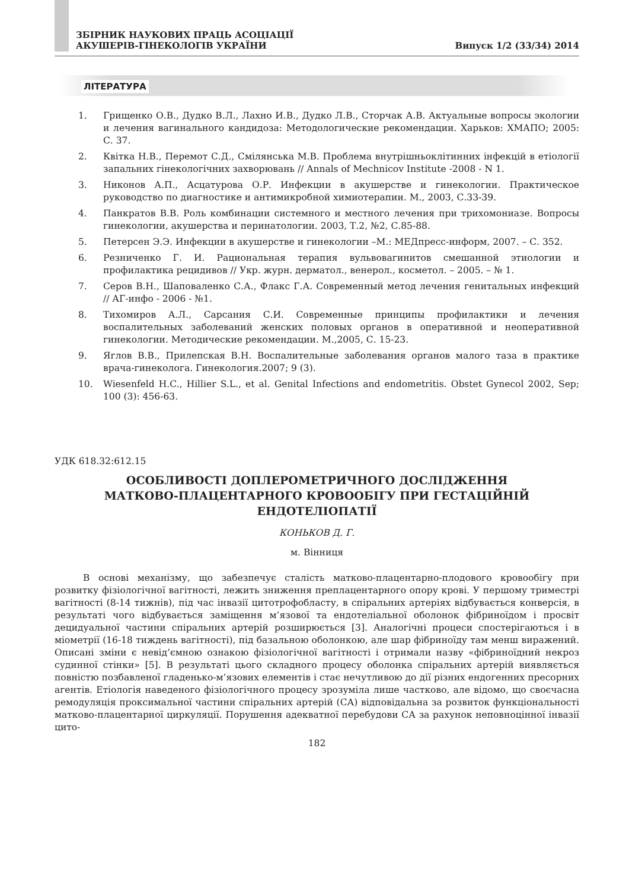ЗБІРНИК НАУКОВИХ ПРАЦЬ АСОЦІАЦІЇ
АКУШЕРІВ-ГІНЕКОЛОГІВ УКРАЇНИ
Випуск 1/2 (33/34) 2014
ЛІТЕРАТУРА
1. Грищенко О.В., Дудко В.Л., Лахно И.В., Дудко Л.В., Сторчак А.В. Актуальные вопросы экологии и лечения вагинального кандидоза: Методологические рекомендации. Харьков: ХМАПО; 2005: С. 37.
2. Квітка Н.В., Перемот С.Д., Смілянська М.В. Проблема внутрішньоклітинних інфекцій в етіології запальних гінекологічних захворювань // Annals of Mechnicov Institute -2008 - N 1.
3. Никонов А.П., Асцатурова О.Р. Инфекции в акушерстве и гинекологии. Практическое руководство по диагностике и антимикробной химиотерапии. М., 2003, С.33-39.
4. Панкратов В.В. Роль комбинации системного и местного лечения при трихомониазе. Вопросы гинекологии, акушерства и перинатологии. 2003, Т.2, №2, С.85-88.
5. Петерсен Э.Э. Инфекции в акушерстве и гинекологии –М.: МЕДпресс-информ, 2007. – С. 352.
6. Резниченко Г. И. Рациональная терапия вульвовагинитов смешанной этиологии и профилактика рецидивов // Укр. журн. дерматол., венерол., косметол. – 2005. – № 1.
7. Серов В.Н., Шаповаленко С.А., Флакс Г.А. Современный метод лечения генитальных инфекций // АГ-инфо - 2006 - №1.
8. Тихомиров А.Л., Сарсания С.И. Современные принципы профилактики и лечения воспалительных заболеваний женских половых органов в оперативной и неоперативной гинекологии. Методические рекомендации. М.,2005, С. 15-23.
9. Яглов В.В., Прилепская В.Н. Воспалительные заболевания органов малого таза в практике врача-гинеколога. Гинекология.2007; 9 (3).
10. Wiesenfeld H.C., Hillier S.L., et al. Genital Infections and endometritis. Obstet Gynecol 2002, Sep; 100 (3): 456-63.
УДК 618.32:612.15
ОСОБЛИВОСТІ ДОПЛЕРОМЕТРИЧНОГО ДОСЛІДЖЕННЯ
МАТКОВО-ПЛАЦЕНТАРНОГО КРОВООБІГУ ПРИ ГЕСТАЦІЙНІЙ
ЕНДОТЕЛІОПАТІЇ
КОНЬКОВ Д. Г.
м. Вінниця
В основі механізму, що забезпечує сталість матково-плацентарно-плодового кровообігу при розвитку фізіологічної вагітності, лежить зниження преплацентарного опору крові. У першому триместрі вагітності (8-14 тижнів), під час інвазії цитотрофобласту, в спіральних артеріях відбувається конверсія, в результаті чого відбувається заміщення м’язової та ендотеліальної оболонок фібриноїдом і просвіт децидуальної частини спіральних артерій розширюється [3]. Аналогічні процеси спостерігаються і в міометрії (16-18 тиждень вагітності), під базальною оболонкою, але шар фібриноїду там менш виражений. Описані зміни є невід’ємною ознакою фізіологічної вагітності і отримали назву «фібриноїдний некроз судинної стінки» [5]. В результаті цього складного процесу оболонка спіральних артерій виявляється повністю позбавленої гладенько-м’язових елементів і стає нечутливою до дії різних ендогенних пресорних агентів. Етіологія наведеного фізіологічного процесу зрозуміла лише частково, але відомо, що своєчасна ремодуляція проксимальної частини спіральних артерій (СА) відповідальна за розвиток функціональності матково-плацентарної циркуляції. Порушення адекватної перебудови СА за рахунок неповноцінної інвазії цито-
182